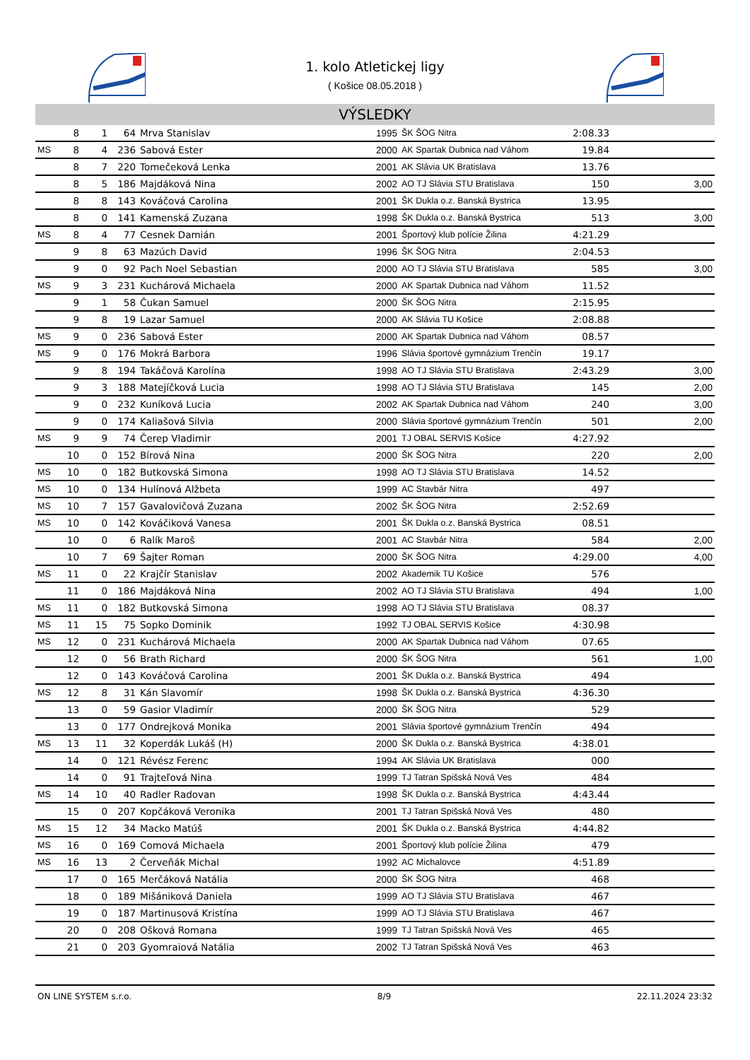1. kolo Atletickej ligy
( Košice 08.05.2018 )
VÝSLEDKY
| | 8 | 1 | 64 | Mrva Stanislav | 1995 | ŠK ŠOG Nitra | 2:08.33 | |
| MS | 8 | 4 | 236 | Sabová Ester | 2000 | AK Spartak Dubnica nad Váhom | 19.84 | |
| | 8 | 7 | 220 | Tomečeková Lenka | 2001 | AK Slávia UK Bratislava | 13.76 | |
| | 8 | 5 | 186 | Majdáková Nina | 2002 | AO TJ Slávia STU Bratislava | 150 | 3,00 |
| | 8 | 8 | 143 | Kováčová Carolina | 2001 | ŠK Dukla o.z. Banská Bystrica | 13.95 | |
| | 8 | 0 | 141 | Kamenská Zuzana | 1998 | ŠK Dukla o.z. Banská Bystrica | 513 | 3,00 |
| MS | 8 | 4 | 77 | Cesnek Damián | 2001 | Športový klub polície Žilina | 4:21.29 | |
| | 9 | 8 | 63 | Mazúch David | 1996 | ŠK ŠOG Nitra | 2:04.53 | |
| | 9 | 0 | 92 | Pach Noel Sebastian | 2000 | AO TJ Slávia STU Bratislava | 585 | 3,00 |
| MS | 9 | 3 | 231 | Kuchárová Michaela | 2000 | AK Spartak Dubnica nad Váhom | 11.52 | |
| | 9 | 1 | 58 | Čukan Samuel | 2000 | ŠK ŠOG Nitra | 2:15.95 | |
| | 9 | 8 | 19 | Lazar Samuel | 2000 | AK Slávia TU Košice | 2:08.88 | |
| MS | 9 | 0 | 236 | Sabová Ester | 2000 | AK Spartak Dubnica nad Váhom | 08.57 | |
| MS | 9 | 0 | 176 | Mokrá Barbora | 1996 | Slávia športové gymnázium Trenčín | 19.17 | |
| | 9 | 8 | 194 | Takáčová Karolína | 1998 | AO TJ Slávia STU Bratislava | 2:43.29 | 3,00 |
| | 9 | 3 | 188 | Matejíčková Lucia | 1998 | AO TJ Slávia STU Bratislava | 145 | 2,00 |
| | 9 | 0 | 232 | Kuníková Lucia | 2002 | AK Spartak Dubnica nad Váhom | 240 | 3,00 |
| | 9 | 0 | 174 | Kaliašová Silvia | 2000 | Slávia športové gymnázium Trenčín | 501 | 2,00 |
| MS | 9 | 9 | 74 | Čerep Vladimir | 2001 | TJ OBAL SERVIS Košice | 4:27.92 | |
| | 10 | 0 | 152 | Bírová Nina | 2000 | ŠK ŠOG Nitra | 220 | 2,00 |
| MS | 10 | 0 | 182 | Butkovská Simona | 1998 | AO TJ Slávia STU Bratislava | 14.52 | |
| MS | 10 | 0 | 134 | Hulínová Alžbeta | 1999 | AC Stavbár Nitra | 497 | |
| MS | 10 | 7 | 157 | Gavalovičová Zuzana | 2002 | ŠK ŠOG Nitra | 2:52.69 | |
| MS | 10 | 0 | 142 | Kováčiková Vanesa | 2001 | ŠK Dukla o.z. Banská Bystrica | 08.51 | |
| | 10 | 0 | 6 | Ralík Maroš | 2001 | AC Stavbár Nitra | 584 | 2,00 |
| | 10 | 7 | 69 | Šajter Roman | 2000 | ŠK ŠOG Nitra | 4:29.00 | 4,00 |
| MS | 11 | 0 | 22 | Krajčír Stanislav | 2002 | Akademik TU Košice | 576 | |
| | 11 | 0 | 186 | Majdáková Nina | 2002 | AO TJ Slávia STU Bratislava | 494 | 1,00 |
| MS | 11 | 0 | 182 | Butkovská Simona | 1998 | AO TJ Slávia STU Bratislava | 08.37 | |
| MS | 11 | 15 | 75 | Sopko Dominik | 1992 | TJ OBAL SERVIS Košice | 4:30.98 | |
| MS | 12 | 0 | 231 | Kuchárová Michaela | 2000 | AK Spartak Dubnica nad Váhom | 07.65 | |
| | 12 | 0 | 56 | Brath Richard | 2000 | ŠK ŠOG Nitra | 561 | 1,00 |
| | 12 | 0 | 143 | Kováčová Carolina | 2001 | ŠK Dukla o.z. Banská Bystrica | 494 | |
| MS | 12 | 8 | 31 | Kán Slavomír | 1998 | ŠK Dukla o.z. Banská Bystrica | 4:36.30 | |
| | 13 | 0 | 59 | Gasior Vladimír | 2000 | ŠK ŠOG Nitra | 529 | |
| | 13 | 0 | 177 | Ondrejková Monika | 2001 | Slávia športové gymnázium Trenčín | 494 | |
| MS | 13 | 11 | 32 | Koperdák Lukáš (H) | 2000 | ŠK Dukla o.z. Banská Bystrica | 4:38.01 | |
| | 14 | 0 | 121 | Révész Ferenc | 1994 | AK Slávia UK Bratislava | 000 | |
| | 14 | 0 | 91 | Trajteľová Nina | 1999 | TJ Tatran Spišská Nová Ves | 484 | |
| MS | 14 | 10 | 40 | Radler Radovan | 1998 | ŠK Dukla o.z. Banská Bystrica | 4:43.44 | |
| | 15 | 0 | 207 | Kopčáková Veronika | 2001 | TJ Tatran Spišská Nová Ves | 480 | |
| MS | 15 | 12 | 34 | Macko Matúš | 2001 | ŠK Dukla o.z. Banská Bystrica | 4:44.82 | |
| MS | 16 | 0 | 169 | Comová Michaela | 2001 | Športový klub polície Žilina | 479 | |
| MS | 16 | 13 | 2 | Červeňák Michal | 1992 | AC Michalovce | 4:51.89 | |
| | 17 | 0 | 165 | Merčáková Natália | 2000 | ŠK ŠOG Nitra | 468 | |
| | 18 | 0 | 189 | Mišániková Daniela | 1999 | AO TJ Slávia STU Bratislava | 467 | |
| | 19 | 0 | 187 | Martinusová Kristína | 1999 | AO TJ Slávia STU Bratislava | 467 | |
| | 20 | 0 | 208 | Ošková Romana | 1999 | TJ Tatran Spišská Nová Ves | 465 | |
| | 21 | 0 | 203 | Gyomraiová Natália | 2002 | TJ Tatran Spišská Nová Ves | 463 | |
ON LINE SYSTEM s.r.o. 8/9 22.11.2024 23:32